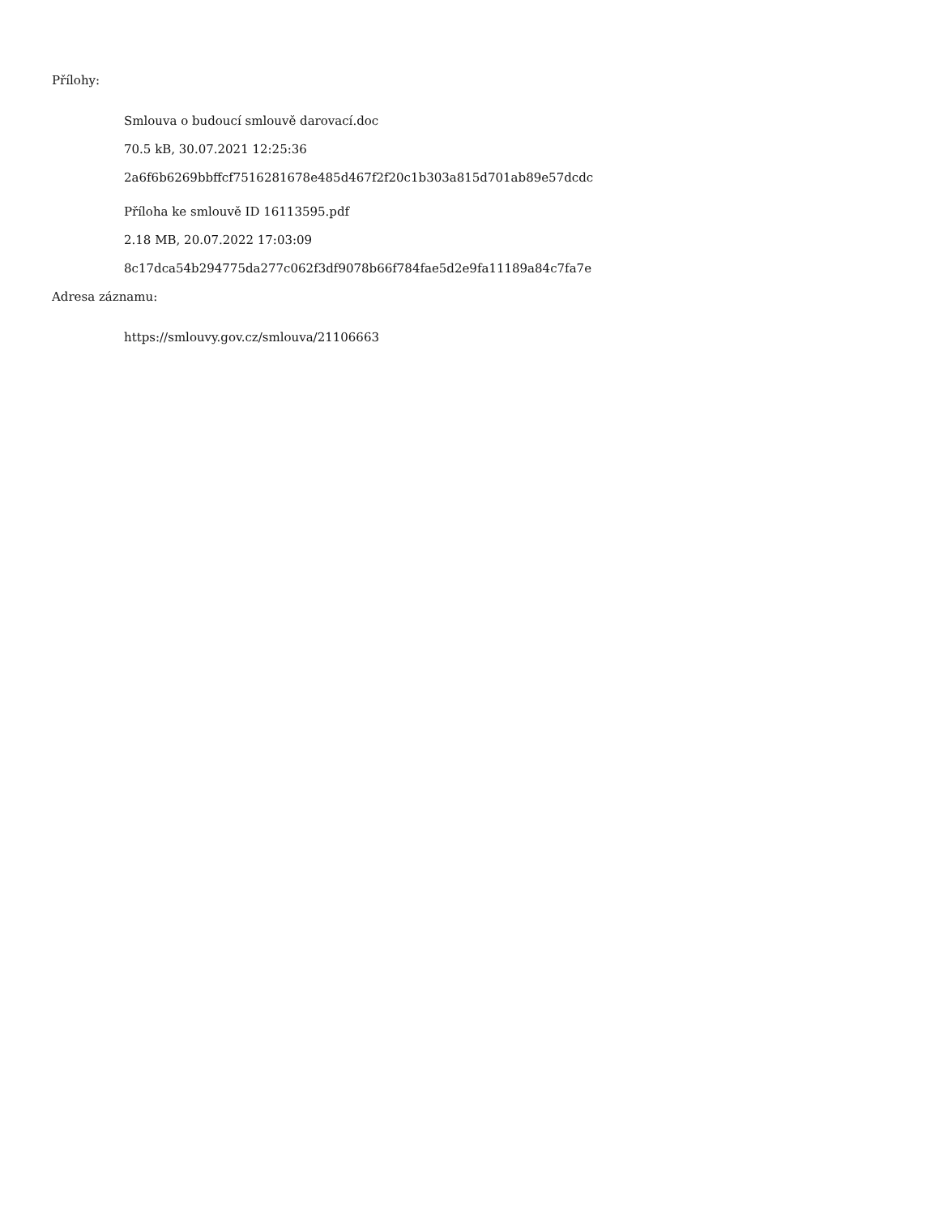Přílohy:
Smlouva o budoucí smlouvě darovací.doc
70.5 kB, 30.07.2021 12:25:36
2a6f6b6269bbffcf7516281678e485d467f2f20c1b303a815d701ab89e57dcdc
Příloha ke smlouvě ID 16113595.pdf
2.18 MB, 20.07.2022 17:03:09
8c17dca54b294775da277c062f3df9078b66f784fae5d2e9fa11189a84c7fa7e
Adresa záznamu:
https://smlouvy.gov.cz/smlouva/21106663